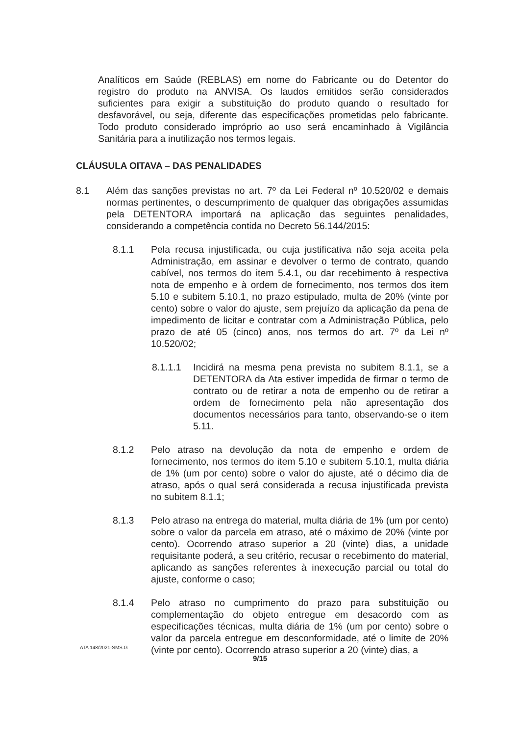Analíticos em Saúde (REBLAS) em nome do Fabricante ou do Detentor do registro do produto na ANVISA. Os laudos emitidos serão considerados suficientes para exigir a substituição do produto quando o resultado for desfavorável, ou seja, diferente das especificações prometidas pelo fabricante. Todo produto considerado impróprio ao uso será encaminhado à Vigilância Sanitária para a inutilização nos termos legais.
CLÁUSULA OITAVA – DAS PENALIDADES
8.1 Além das sanções previstas no art. 7º da Lei Federal nº 10.520/02 e demais normas pertinentes, o descumprimento de qualquer das obrigações assumidas pela DETENTORA importará na aplicação das seguintes penalidades, considerando a competência contida no Decreto 56.144/2015:
8.1.1 Pela recusa injustificada, ou cuja justificativa não seja aceita pela Administração, em assinar e devolver o termo de contrato, quando cabível, nos termos do item 5.4.1, ou dar recebimento à respectiva nota de empenho e à ordem de fornecimento, nos termos dos item 5.10 e subitem 5.10.1, no prazo estipulado, multa de 20% (vinte por cento) sobre o valor do ajuste, sem prejuízo da aplicação da pena de impedimento de licitar e contratar com a Administração Pública, pelo prazo de até 05 (cinco) anos, nos termos do art. 7º da Lei nº 10.520/02;
8.1.1.1 Incidirá na mesma pena prevista no subitem 8.1.1, se a DETENTORA da Ata estiver impedida de firmar o termo de contrato ou de retirar a nota de empenho ou de retirar a ordem de fornecimento pela não apresentação dos documentos necessários para tanto, observando-se o item 5.11.
8.1.2 Pelo atraso na devolução da nota de empenho e ordem de fornecimento, nos termos do item 5.10 e subitem 5.10.1, multa diária de 1% (um por cento) sobre o valor do ajuste, até o décimo dia de atraso, após o qual será considerada a recusa injustificada prevista no subitem 8.1.1;
8.1.3 Pelo atraso na entrega do material, multa diária de 1% (um por cento) sobre o valor da parcela em atraso, até o máximo de 20% (vinte por cento). Ocorrendo atraso superior a 20 (vinte) dias, a unidade requisitante poderá, a seu critério, recusar o recebimento do material, aplicando as sanções referentes à inexecução parcial ou total do ajuste, conforme o caso;
8.1.4 Pelo atraso no cumprimento do prazo para substituição ou complementação do objeto entregue em desacordo com as especificações técnicas, multa diária de 1% (um por cento) sobre o valor da parcela entregue em desconformidade, até o limite de 20% (vinte por cento). Ocorrendo atraso superior a 20 (vinte) dias, a
ATA 148/2021-SMS.G
9/15